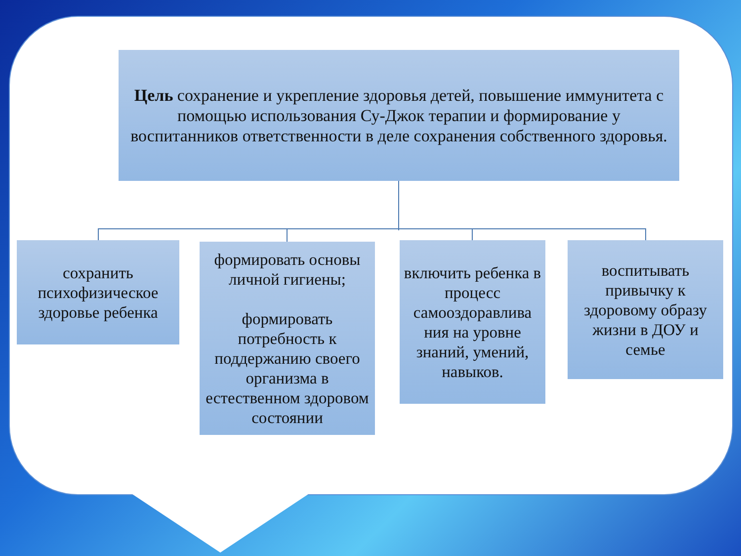Цель сохранение и укрепление здоровья детей, повышение иммунитета с помощью использования Су-Джок терапии и формирование у воспитанников ответственности в деле сохранения собственного здоровья.
сохранить психофизическое здоровье ребенка
формировать основы личной гигиены;
формировать потребность к поддержанию своего организма в естественном здоровом состоянии
включить ребенка в процесс самооздоравлива ния на уровне знаний, умений, навыков.
воспитывать привычку к здоровому образу жизни в ДОУ и семье